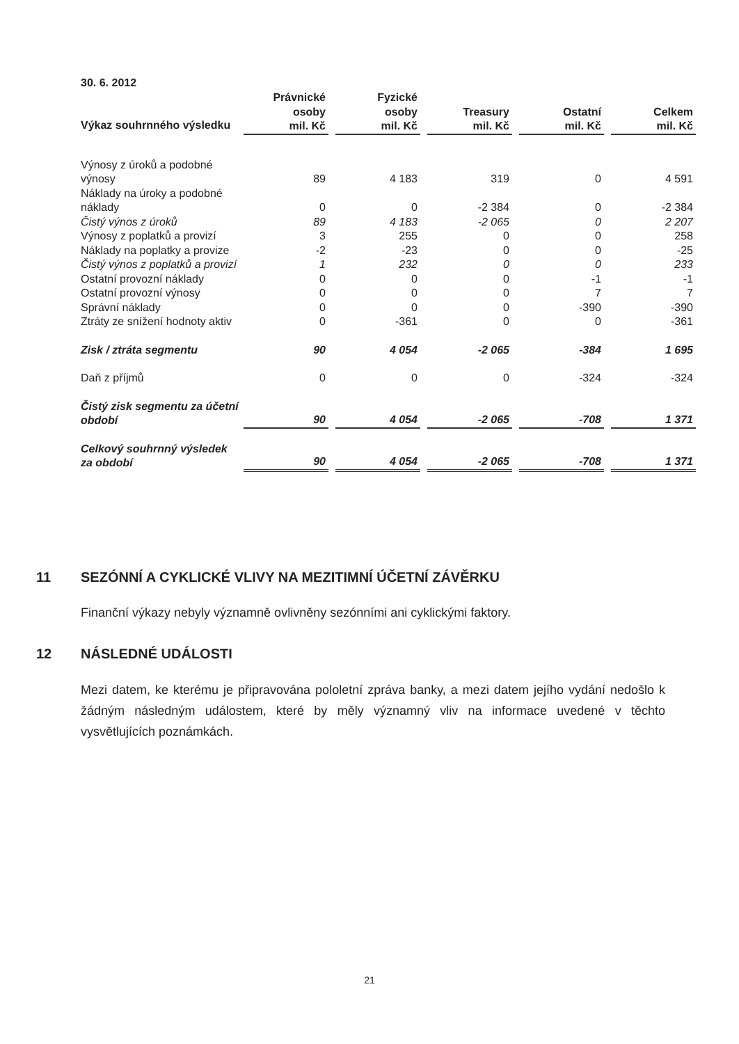30. 6. 2012
| Výkaz souhrnného výsledku | Právnické osoby mil. Kč | | Fyzické osoby mil. Kč | | Treasury mil. Kč | | Ostatní mil. Kč | | Celkem mil. Kč |
| --- | --- | --- | --- | --- | --- | --- | --- | --- | --- |
| Výnosy z úroků a podobné výnosy | 89 | | 4 183 | | 319 | | 0 | | 4 591 |
| Náklady na úroky a podobné náklady | 0 | | 0 | | -2 384 | | 0 | | -2 384 |
| Čistý výnos z úroků | 89 | | 4 183 | | -2 065 | | 0 | | 2 207 |
| Výnosy z poplatků a provizí | 3 | | 255 | | 0 | | 0 | | 258 |
| Náklady na poplatky a provize | -2 | | -23 | | 0 | | 0 | | -25 |
| Čistý výnos z poplatků a provizí | 1 | | 232 | | 0 | | 0 | | 233 |
| Ostatní provozní náklady | 0 | | 0 | | 0 | | -1 | | -1 |
| Ostatní provozní výnosy | 0 | | 0 | | 0 | | 7 | | 7 |
| Správní náklady | 0 | | 0 | | 0 | | -390 | | -390 |
| Ztráty ze snížení hodnoty aktiv | 0 | | -361 | | 0 | | 0 | | -361 |
| Zisk / ztráta segmentu | 90 | | 4 054 | | -2 065 | | -384 | | 1 695 |
| Daň z příjmů | 0 | | 0 | | 0 | | -324 | | -324 |
| Čistý zisk segmentu za účetní období | 90 | | 4 054 | | -2 065 | | -708 | | 1 371 |
| Celkový souhrnný výsledek za období | 90 | | 4 054 | | -2 065 | | -708 | | 1 371 |
11 SEZÓNNÍ A CYKLICKÉ VLIVY NA MEZITIMNÍ ÚČETNÍ ZÁVĚRKU
Finanční výkazy nebyly významně ovlivněny sezónními ani cyklickými faktory.
12 NÁSLEDNÉ UDÁLOSTI
Mezi datem, ke kterému je připravována pololetní zpráva banky, a mezi datem jejího vydání nedošlo k žádným následným událostem, které by měly významný vliv na informace uvedené v těchto vysvětlujících poznámkách.
21